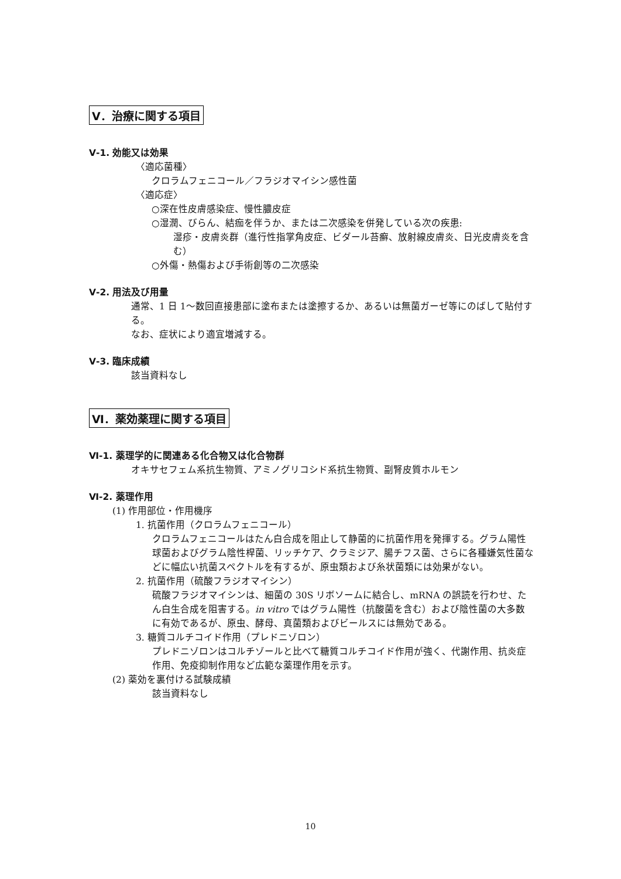Ⅴ．治療に関する項目
Ⅴ-1. 効能又は効果
〈適応菌種〉
クロラムフェニコール／フラジオマイシン感性菌
〈適応症〉
○深在性皮膚感染症、慢性膿皮症
○湿潤、びらん、結痂を伴うか、または二次感染を併発している次の疾患:
湿疹・皮膚炎群（進行性指掌角皮症、ビダール苔癬、放射線皮膚炎、日光皮膚炎を含む）
○外傷・熱傷および手術創等の二次感染
Ⅴ-2. 用法及び用量
通常、1 日 1～数回直接患部に塗布または塗擦するか、あるいは無菌ガーゼ等にのばして貼付する。
なお、症状により適宜増減する。
Ⅴ-3. 臨床成績
該当資料なし
Ⅵ．薬効薬理に関する項目
Ⅵ-1. 薬理学的に関連ある化合物又は化合物群
オキサセフェム系抗生物質、アミノグリコシド系抗生物質、副腎皮質ホルモン
Ⅵ-2. 薬理作用
(1) 作用部位・作用機序
1. 抗菌作用（クロラムフェニコール）
クロラムフェニコールはたん白合成を阻止して静菌的に抗菌作用を発揮する。グラム陽性球菌およびグラム陰性桿菌、リッチケア、クラミジア、腸チフス菌、さらに各種嫌気性菌などに幅広い抗菌スペクトルを有するが、原虫類および糸状菌類には効果がない。
2. 抗菌作用（硫酸フラジオマイシン）
硫酸フラジオマイシンは、細菌の 30S リボソームに結合し、mRNA の誤読を行わせ、たん白生合成を阻害する。in vitro ではグラム陽性（抗酸菌を含む）および陰性菌の大多数に有効であるが、原虫、酵母、真菌類およびビールスには無効である。
3. 糖質コルチコイド作用（プレドニゾロン）
プレドニゾロンはコルチゾールと比べて糖質コルチコイド作用が強く、代謝作用、抗炎症作用、免疫抑制作用など広範な薬理作用を示す。
(2) 薬効を裏付ける試験成績
該当資料なし
10